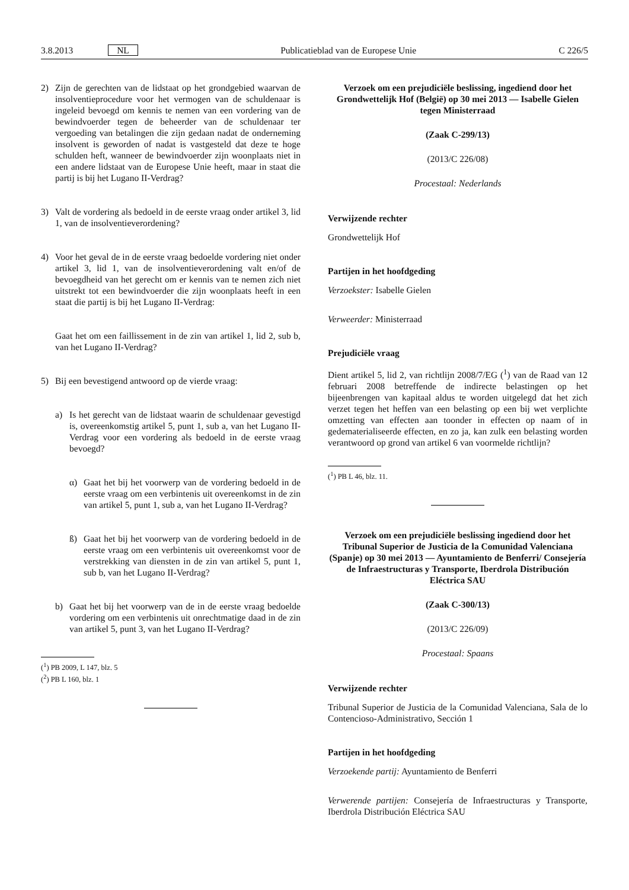3.8.2013 NL Publicatieblad van de Europese Unie C 226/5
2) Zijn de gerechten van de lidstaat op het grondgebied waarvan de insolventieprocedure voor het vermogen van de schuldenaar is ingeleid bevoegd om kennis te nemen van een vordering van de bewindvoerder tegen de beheerder van de schuldenaar ter vergoeding van betalingen die zijn gedaan nadat de onderneming insolvent is geworden of nadat is vastgesteld dat deze te hoge schulden heft, wanneer de bewindvoerder zijn woonplaats niet in een andere lidstaat van de Europese Unie heeft, maar in staat die partij is bij het Lugano II-Verdrag?
3) Valt de vordering als bedoeld in de eerste vraag onder artikel 3, lid 1, van de insolventieverordening?
4) Voor het geval de in de eerste vraag bedoelde vordering niet onder artikel 3, lid 1, van de insolventieverordening valt en/of de bevoegdheid van het gerecht om er kennis van te nemen zich niet uitstrekt tot een bewindvoerder die zijn woonplaats heeft in een staat die partij is bij het Lugano II-Verdrag:
Gaat het om een faillissement in de zin van artikel 1, lid 2, sub b, van het Lugano II-Verdrag?
5) Bij een bevestigend antwoord op de vierde vraag:
a) Is het gerecht van de lidstaat waarin de schuldenaar gevestigd is, overeenkomstig artikel 5, punt 1, sub a, van het Lugano II-Verdrag voor een vordering als bedoeld in de eerste vraag bevoegd?
α) Gaat het bij het voorwerp van de vordering bedoeld in de eerste vraag om een verbintenis uit overeenkomst in de zin van artikel 5, punt 1, sub a, van het Lugano II-Verdrag?
ß) Gaat het bij het voorwerp van de vordering bedoeld in de eerste vraag om een verbintenis uit overeenkomst voor de verstrekking van diensten in de zin van artikel 5, punt 1, sub b, van het Lugano II-Verdrag?
b) Gaat het bij het voorwerp van de in de eerste vraag bedoelde vordering om een verbintenis uit onrechtmatige daad in de zin van artikel 5, punt 3, van het Lugano II-Verdrag?
(<sup>1</sup>) PB 2009, L 147, blz. 5
(<sup>2</sup>) PB L 160, blz. 1
Verzoek om een prejudiciële beslissing, ingediend door het Grondwettelijk Hof (België) op 30 mei 2013 — Isabelle Gielen tegen Ministerraad
(Zaak C-299/13)
(2013/C 226/08)
Procestaal: Nederlands
Verwijzende rechter
Grondwettelijk Hof
Partijen in het hoofdgeding
Verzoekster: Isabelle Gielen
Verweerder: Ministerraad
Prejudiciële vraag
Dient artikel 5, lid 2, van richtlijn 2008/7/EG (<sup>1</sup>) van de Raad van 12 februari 2008 betreffende de indirecte belastingen op het bijeenbrengen van kapitaal aldus te worden uitgelegd dat het zich verzet tegen het heffen van een belasting op een bij wet verplichte omzetting van effecten aan toonder in effecten op naam of in gedematerialiseerde effecten, en zo ja, kan zulk een belasting worden verantwoord op grond van artikel 6 van voormelde richtlijn?
(<sup>1</sup>) PB L 46, blz. 11.
Verzoek om een prejudiciële beslissing ingediend door het Tribunal Superior de Justicia de la Comunidad Valenciana (Spanje) op 30 mei 2013 — Ayuntamiento de Benferri/ Consejería de Infraestructuras y Transporte, Iberdrola Distribución Eléctrica SAU
(Zaak C-300/13)
(2013/C 226/09)
Procestaal: Spaans
Verwijzende rechter
Tribunal Superior de Justicia de la Comunidad Valenciana, Sala de lo Contencioso-Administrativo, Sección 1
Partijen in het hoofdgeding
Verzoekende partij: Ayuntamiento de Benferri
Verwerende partijen: Consejería de Infraestructuras y Transporte, Iberdrola Distribución Eléctrica SAU